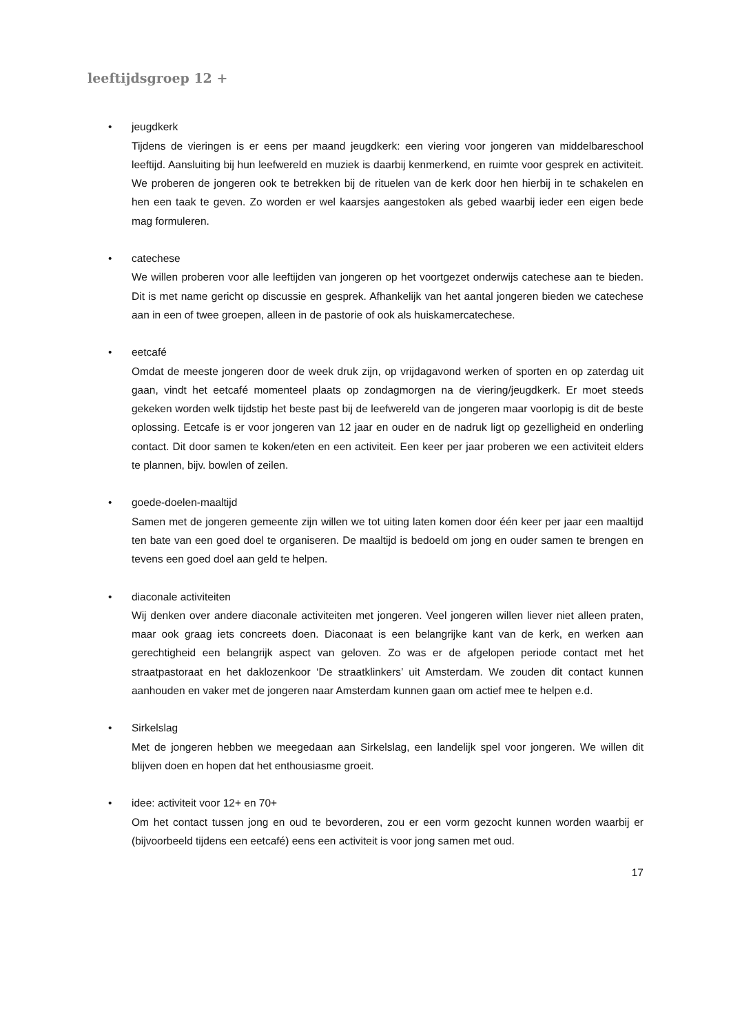leeftijdsgroep 12 +
• jeugdkerk
Tijdens de vieringen is er eens per maand jeugdkerk: een viering voor jongeren van middelbareschool leeftijd. Aansluiting bij hun leefwereld en muziek is daarbij kenmerkend, en ruimte voor gesprek en activiteit. We proberen de jongeren ook te betrekken bij de rituelen van de kerk door hen hierbij in te schakelen en hen een taak te geven. Zo worden er wel kaarsjes aangestoken als gebed waarbij ieder een eigen bede mag formuleren.
• catechese
We willen proberen voor alle leeftijden van jongeren op het voortgezet onderwijs catechese aan te bieden. Dit is met name gericht op discussie en gesprek. Afhankelijk van het aantal jongeren bieden we catechese aan in een of twee groepen, alleen in de pastorie of ook als huiskamercatechese.
• eetcafé
Omdat de meeste jongeren door de week druk zijn, op vrijdagavond werken of sporten en op zaterdag uit gaan, vindt het eetcafé momenteel plaats op zondagmorgen na de viering/jeugdkerk. Er moet steeds gekeken worden welk tijdstip het beste past bij de leefwereld van de jongeren maar voorlopig is dit de beste oplossing. Eetcafe is er voor jongeren van 12 jaar en ouder en de nadruk ligt op gezelligheid en onderling contact. Dit door samen te koken/eten en een activiteit. Een keer per jaar proberen we een activiteit elders te plannen, bijv. bowlen of zeilen.
• goede-doelen-maaltijd
Samen met de jongeren gemeente zijn willen we tot uiting laten komen door één keer per jaar een maaltijd ten bate van een goed doel te organiseren. De maaltijd is bedoeld om jong en ouder samen te brengen en tevens een goed doel aan geld te helpen.
• diaconale activiteiten
Wij denken over andere diaconale activiteiten met jongeren. Veel jongeren willen liever niet alleen praten, maar ook graag iets concreets doen. Diaconaat is een belangrijke kant van de kerk, en werken aan gerechtigheid een belangrijk aspect van geloven. Zo was er de afgelopen periode contact met het straatpastoraat en het daklozenkoor ‘De straatklinkers’ uit Amsterdam. We zouden dit contact kunnen aanhouden en vaker met de jongeren naar Amsterdam kunnen gaan om actief mee te helpen e.d.
• Sirkelslag
Met de jongeren hebben we meegedaan aan Sirkelslag, een landelijk spel voor jongeren. We willen dit blijven doen en hopen dat het enthousiasme groeit.
• idee: activiteit voor 12+ en 70+
Om het contact tussen jong en oud te bevorderen, zou er een vorm gezocht kunnen worden waarbij er (bijvoorbeeld tijdens een eetcafé) eens een activiteit is voor jong samen met oud.
17